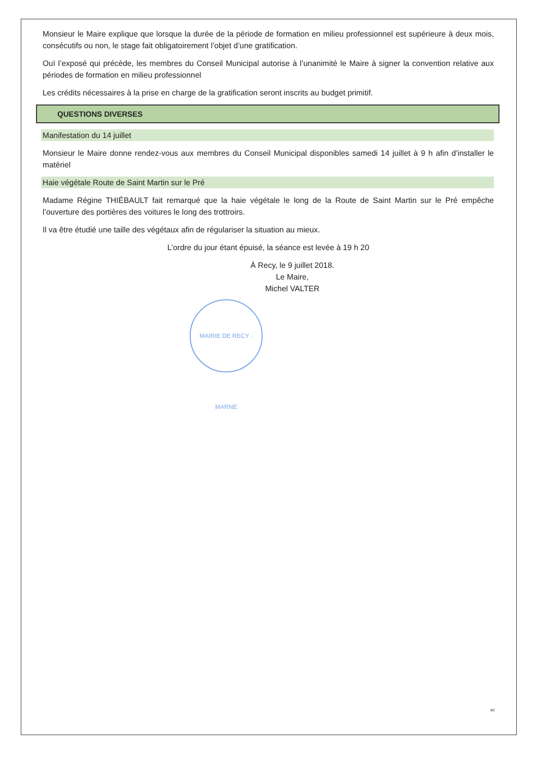Monsieur le Maire explique que lorsque la durée de la période de formation en milieu professionnel est supérieure à deux mois, consécutifs ou non, le stage fait obligatoirement l’objet d’une gratification.
Ouï l’exposé qui précède, les membres du Conseil Municipal autorise à l’unanimité le Maire à signer la convention relative aux périodes de formation en milieu professionnel
Les crédits nécessaires à la prise en charge de la gratification seront inscrits au budget primitif.
QUESTIONS DIVERSES
Manifestation du 14 juillet
Monsieur le Maire donne rendez-vous aux membres du Conseil Municipal disponibles samedi 14 juillet à 9 h afin d’installer le matériel
Haie végétale Route de Saint Martin sur le Pré
Madame Régine THIÉBAULT fait remarqué que la haie végétale le long de la Route de Saint Martin sur le Pré empêche l’ouverture des portières des voitures le long des trottroirs.
Il va être étudié une taille des végétaux afin de régulariser la situation au mieux.
L’ordre du jour étant épuisé, la séance est levée à 19 h 20
À Recy, le 9 juillet 2018.
Le Maire,
Michel VALTER
MAIRIE DE RECY · MARNE
sc